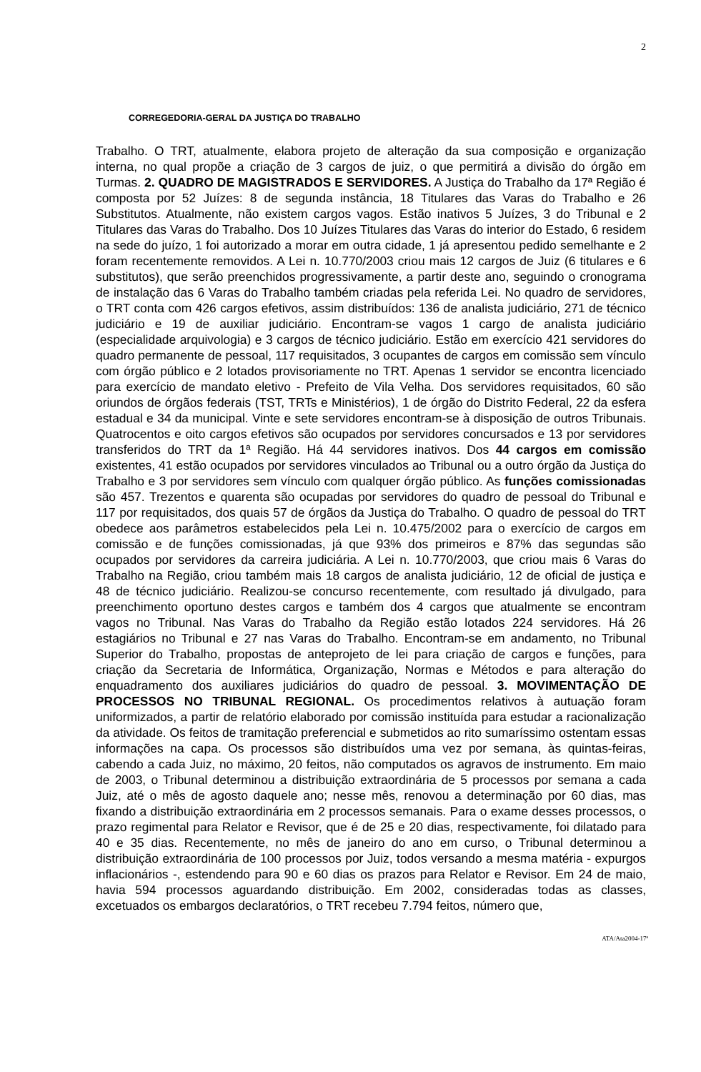2
CORREGEDORIA-GERAL DA JUSTIÇA DO TRABALHO
Trabalho. O TRT, atualmente, elabora projeto de alteração da sua composição e organização interna, no qual propõe a criação de 3 cargos de juiz, o que permitirá a divisão do órgão em Turmas. 2. QUADRO DE MAGISTRADOS E SERVIDORES. A Justiça do Trabalho da 17ª Região é composta por 52 Juízes: 8 de segunda instância, 18 Titulares das Varas do Trabalho e 26 Substitutos. Atualmente, não existem cargos vagos. Estão inativos 5 Juízes, 3 do Tribunal e 2 Titulares das Varas do Trabalho. Dos 10 Juízes Titulares das Varas do interior do Estado, 6 residem na sede do juízo, 1 foi autorizado a morar em outra cidade, 1 já apresentou pedido semelhante e 2 foram recentemente removidos. A Lei n. 10.770/2003 criou mais 12 cargos de Juiz (6 titulares e 6 substitutos), que serão preenchidos progressivamente, a partir deste ano, seguindo o cronograma de instalação das 6 Varas do Trabalho também criadas pela referida Lei. No quadro de servidores, o TRT conta com 426 cargos efetivos, assim distribuídos: 136 de analista judiciário, 271 de técnico judiciário e 19 de auxiliar judiciário. Encontram-se vagos 1 cargo de analista judiciário (especialidade arquivologia) e 3 cargos de técnico judiciário. Estão em exercício 421 servidores do quadro permanente de pessoal, 117 requisitados, 3 ocupantes de cargos em comissão sem vínculo com órgão público e 2 lotados provisoriamente no TRT. Apenas 1 servidor se encontra licenciado para exercício de mandato eletivo - Prefeito de Vila Velha. Dos servidores requisitados, 60 são oriundos de órgãos federais (TST, TRTs e Ministérios), 1 de órgão do Distrito Federal, 22 da esfera estadual e 34 da municipal. Vinte e sete servidores encontram-se à disposição de outros Tribunais. Quatrocentos e oito cargos efetivos são ocupados por servidores concursados e 13 por servidores transferidos do TRT da 1ª Região. Há 44 servidores inativos. Dos 44 cargos em comissão existentes, 41 estão ocupados por servidores vinculados ao Tribunal ou a outro órgão da Justiça do Trabalho e 3 por servidores sem vínculo com qualquer órgão público. As funções comissionadas são 457. Trezentos e quarenta são ocupadas por servidores do quadro de pessoal do Tribunal e 117 por requisitados, dos quais 57 de órgãos da Justiça do Trabalho. O quadro de pessoal do TRT obedece aos parâmetros estabelecidos pela Lei n. 10.475/2002 para o exercício de cargos em comissão e de funções comissionadas, já que 93% dos primeiros e 87% das segundas são ocupados por servidores da carreira judiciária. A Lei n. 10.770/2003, que criou mais 6 Varas do Trabalho na Região, criou também mais 18 cargos de analista judiciário, 12 de oficial de justiça e 48 de técnico judiciário. Realizou-se concurso recentemente, com resultado já divulgado, para preenchimento oportuno destes cargos e também dos 4 cargos que atualmente se encontram vagos no Tribunal. Nas Varas do Trabalho da Região estão lotados 224 servidores. Há 26 estagiários no Tribunal e 27 nas Varas do Trabalho. Encontram-se em andamento, no Tribunal Superior do Trabalho, propostas de anteprojeto de lei para criação de cargos e funções, para criação da Secretaria de Informática, Organização, Normas e Métodos e para alteração do enquadramento dos auxiliares judiciários do quadro de pessoal. 3. MOVIMENTAÇÃO DE PROCESSOS NO TRIBUNAL REGIONAL. Os procedimentos relativos à autuação foram uniformizados, a partir de relatório elaborado por comissão instituída para estudar a racionalização da atividade. Os feitos de tramitação preferencial e submetidos ao rito sumaríssimo ostentam essas informações na capa. Os processos são distribuídos uma vez por semana, às quintas-feiras, cabendo a cada Juiz, no máximo, 20 feitos, não computados os agravos de instrumento. Em maio de 2003, o Tribunal determinou a distribuição extraordinária de 5 processos por semana a cada Juiz, até o mês de agosto daquele ano; nesse mês, renovou a determinação por 60 dias, mas fixando a distribuição extraordinária em 2 processos semanais. Para o exame desses processos, o prazo regimental para Relator e Revisor, que é de 25 e 20 dias, respectivamente, foi dilatado para 40 e 35 dias. Recentemente, no mês de janeiro do ano em curso, o Tribunal determinou a distribuição extraordinária de 100 processos por Juiz, todos versando a mesma matéria - expurgos inflacionários -, estendendo para 90 e 60 dias os prazos para Relator e Revisor. Em 24 de maio, havia 594 processos aguardando distribuição. Em 2002, consideradas todas as classes, excetuados os embargos declaratórios, o TRT recebeu 7.794 feitos, número que,
ATA/Ata2004-17ª